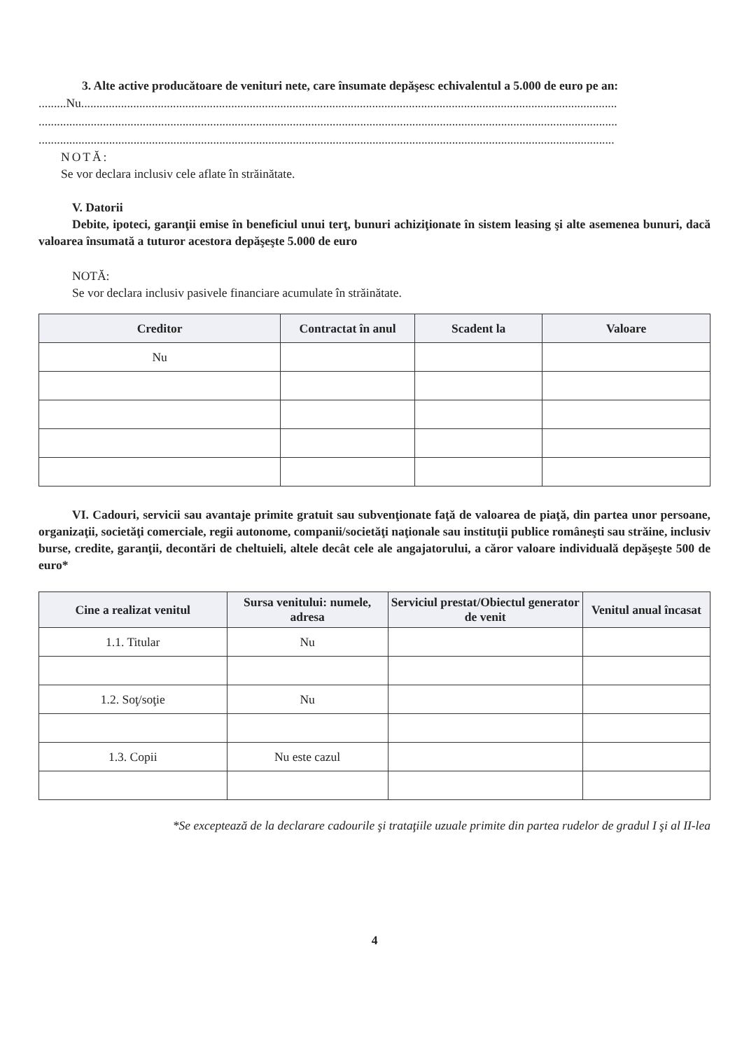3. Alte active producătoare de venituri nete, care însumate depăşesc echivalentul a 5.000 de euro pe an:
.........Nu...............................................................................................................................................................................
.............................................................................................................................................................................................
............................................................................................................................................................................................
NOTĂ:
Se vor declara inclusiv cele aflate în străinătate.
V. Datorii
Debite, ipoteci, garanţii emise în beneficiul unui terţ, bunuri achiziţionate în sistem leasing şi alte asemenea bunuri, dacă valoarea însumată a tuturor acestora depăşeşte 5.000 de euro
NOTĂ:
Se vor declara inclusiv pasivele financiare acumulate în străinătate.
| Creditor | Contractat în anul | Scadent la | Valoare |
| --- | --- | --- | --- |
| Nu | | | |
VI. Cadouri, servicii sau avantaje primite gratuit sau subvenţionate faţă de valoarea de piaţă, din partea unor persoane, organizaţii, societăţi comerciale, regii autonome, companii/societăţi naţionale sau instituţii publice româneşti sau străine, inclusiv burse, credite, garanţii, decontări de cheltuieli, altele decât cele ale angajatorului, a căror valoare individuală depăşeşte 500 de euro*
| Cine a realizat venitul | Sursa venitului: numele, adresa | Serviciul prestat/Obiectul generator de venit | Venitul anual încasat |
| --- | --- | --- | --- |
| 1.1. Titular | Nu | | |
| 1.2. Soţ/soţie | Nu | | |
| 1.3. Copii | Nu este cazul | | |
*Se exceptează de la declarare cadourile şi trataţiile uzuale primite din partea rudelor de gradul I şi al II-lea
4